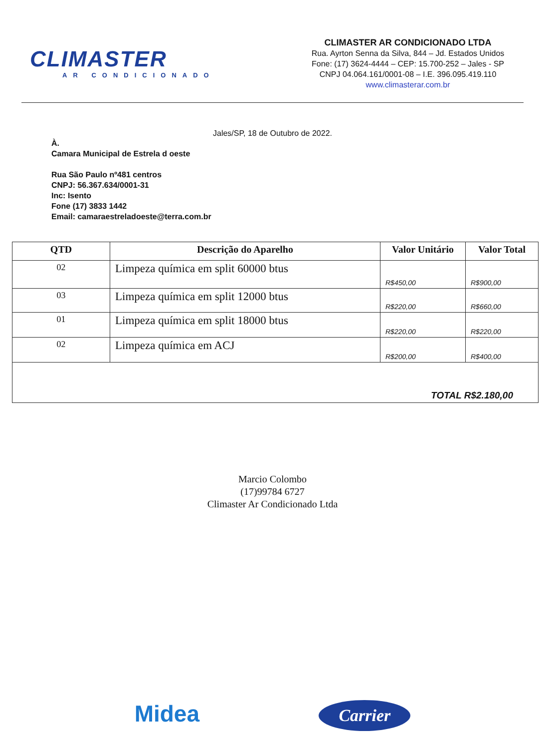CLIMASTER
AR CONDICIONADO
CLIMASTER AR CONDICIONADO LTDA
Rua. Ayrton Senna da Silva, 844 – Jd. Estados Unidos
Fone: (17) 3624-4444 – CEP: 15.700-252 – Jales - SP
CNPJ 04.064.161/0001-08 – I.E. 396.095.419.110
www.climasterar.com.br
Jales/SP, 18 de Outubro de 2022.
À.
Camara Municipal de Estrela d oeste
Rua São Paulo nº481 centros
CNPJ: 56.367.634/0001-31
Inc: Isento
Fone (17) 3833 1442
Email: camaraestreladoeste@terra.com.br
| QTD | Descrição do Aparelho | Valor Unitário | Valor Total |
| --- | --- | --- | --- |
| 02 | Limpeza química em split 60000 btus | R$450,00 | R$900,00 |
| 03 | Limpeza química em split 12000 btus | R$220,00 | R$660,00 |
| 01 | Limpeza química em split 18000 btus | R$220,00 | R$220,00 |
| 02 | Limpeza química em ACJ | R$200,00 | R$400,00 |
| TOTAL R$2.180,00 | | | |
Marcio Colombo
(17)99784 6727
Climaster Ar Condicionado Ltda
Midea Carrier